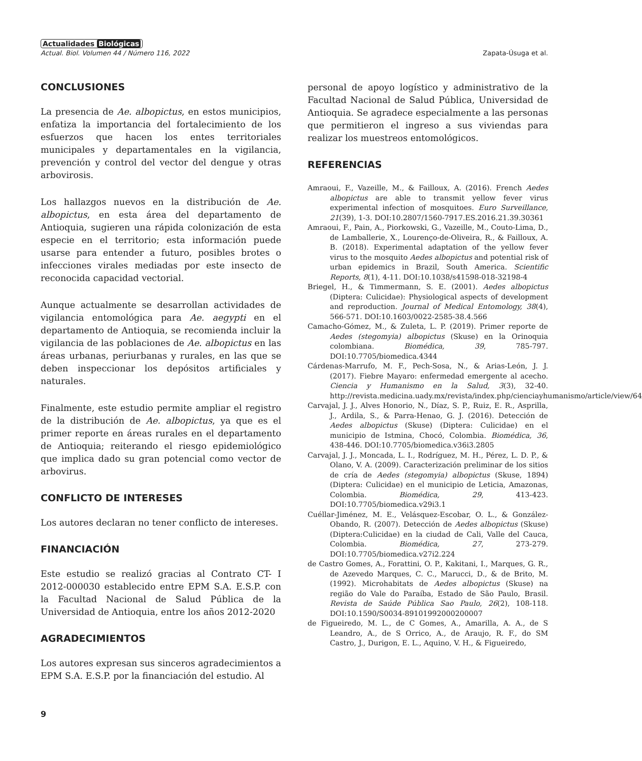Actualidades Biológicas
Actual. Biol. Volumen 44 / Número 116, 2022 Zapata-Úsuga et al.
CONCLUSIONES
La presencia de Ae. albopictus, en estos municipios, enfatiza la importancia del fortalecimiento de los esfuerzos que hacen los entes territoriales municipales y departamentales en la vigilancia, prevención y control del vector del dengue y otras arbovirosis.
Los hallazgos nuevos en la distribución de Ae. albopictus, en esta área del departamento de Antioquia, sugieren una rápida colonización de esta especie en el territorio; esta información puede usarse para entender a futuro, posibles brotes o infecciones virales mediadas por este insecto de reconocida capacidad vectorial.
Aunque actualmente se desarrollan actividades de vigilancia entomológica para Ae. aegypti en el departamento de Antioquia, se recomienda incluir la vigilancia de las poblaciones de Ae. albopictus en las áreas urbanas, periurbanas y rurales, en las que se deben inspeccionar los depósitos artificiales y naturales.
Finalmente, este estudio permite ampliar el registro de la distribución de Ae. albopictus, ya que es el primer reporte en áreas rurales en el departamento de Antioquia; reiterando el riesgo epidemiológico que implica dado su gran potencial como vector de arbovirus.
CONFLICTO DE INTERESES
Los autores declaran no tener conflicto de intereses.
FINANCIACIÓN
Este estudio se realizó gracias al Contrato CT- I 2012-000030 establecido entre EPM S.A. E.S.P. con la Facultad Nacional de Salud Pública de la Universidad de Antioquia, entre los años 2012-2020
AGRADECIMIENTOS
Los autores expresan sus sinceros agradecimientos a EPM S.A. E.S.P. por la financiación del estudio. Al
personal de apoyo logístico y administrativo de la Facultad Nacional de Salud Pública, Universidad de Antioquia. Se agradece especialmente a las personas que permitieron el ingreso a sus viviendas para realizar los muestreos entomológicos.
REFERENCIAS
Amraoui, F., Vazeille, M., & Failloux, A. (2016). French Aedes albopictus are able to transmit yellow fever virus experimental infection of mosquitoes. Euro Surveillance, 21(39), 1-3. DOI:10.2807/1560-7917.ES.2016.21.39.30361
Amraoui, F., Pain, A., Piorkowski, G., Vazeille, M., Couto-Lima, D., de Lamballerie, X., Lourenço-de-Oliveira, R., & Failloux, A. B. (2018). Experimental adaptation of the yellow fever virus to the mosquito Aedes albopictus and potential risk of urban epidemics in Brazil, South America. Scientific Reports, 8(1), 4-11. DOI:10.1038/s41598-018-32198-4
Briegel, H., & Timmermann, S. E. (2001). Aedes albopictus (Diptera: Culicidae): Physiological aspects of development and reproduction. Journal of Medical Entomology, 38(4), 566-571. DOI:10.1603/0022-2585-38.4.566
Camacho-Gómez, M., & Zuleta, L. P. (2019). Primer reporte de Aedes (stegomyia) albopictus (Skuse) en la Orinoquia colombiana. Biomédica, 39, 785-797. DOI:10.7705/biomedica.4344
Cárdenas-Marrufo, M. F., Pech-Sosa, N., & Arias-León, J. J. (2017). Fiebre Mayaro: enfermedad emergente al acecho. Ciencia y Humanismo en la Salud, 3(3), 32-40. http://revista.medicina.uady.mx/revista/index.php/cienciayhumanismo/article/view/64
Carvajal, J. J., Alves Honorio, N., Díaz, S. P., Ruiz, E. R., Asprilla, J., Ardila, S., & Parra-Henao, G. J. (2016). Detección de Aedes albopictus (Skuse) (Diptera: Culicidae) en el municipio de Istmina, Chocó, Colombia. Biomédica, 36, 438-446. DOI:10.7705/biomedica.v36i3.2805
Carvajal, J. J., Moncada, L. I., Rodríguez, M. H., Pérez, L. D. P., & Olano, V. A. (2009). Caracterización preliminar de los sitios de cría de Aedes (stegomyia) albopictus (Skuse, 1894) (Diptera: Culicidae) en el municipio de Leticia, Amazonas, Colombia. Biomédica, 29, 413-423. DOI:10.7705/biomedica.v29i3.1
Cuéllar-Jiménez, M. E., Velásquez-Escobar, O. L., & González-Obando, R. (2007). Detección de Aedes albopictus (Skuse) (Diptera:Culicidae) en la ciudad de Cali, Valle del Cauca, Colombia. Biomédica, 27, 273-279. DOI:10.7705/biomedica.v27i2.224
de Castro Gomes, A., Forattini, O. P., Kakitani, I., Marques, G. R., de Azevedo Marques, C. C., Marucci, D., & de Brito, M. (1992). Microhabitats de Aedes albopictus (Skuse) na região do Vale do Paraíba, Estado de São Paulo, Brasil. Revista de Saúde Pública Sao Paulo, 26(2), 108-118. DOI:10.1590/S0034-89101992000200007
de Figueiredo, M. L., de C Gomes, A., Amarilla, A. A., de S Leandro, A., de S Orrico, A., de Araujo, R. F., do SM Castro, J., Durigon, E. L., Aquino, V. H., & Figueiredo,
9